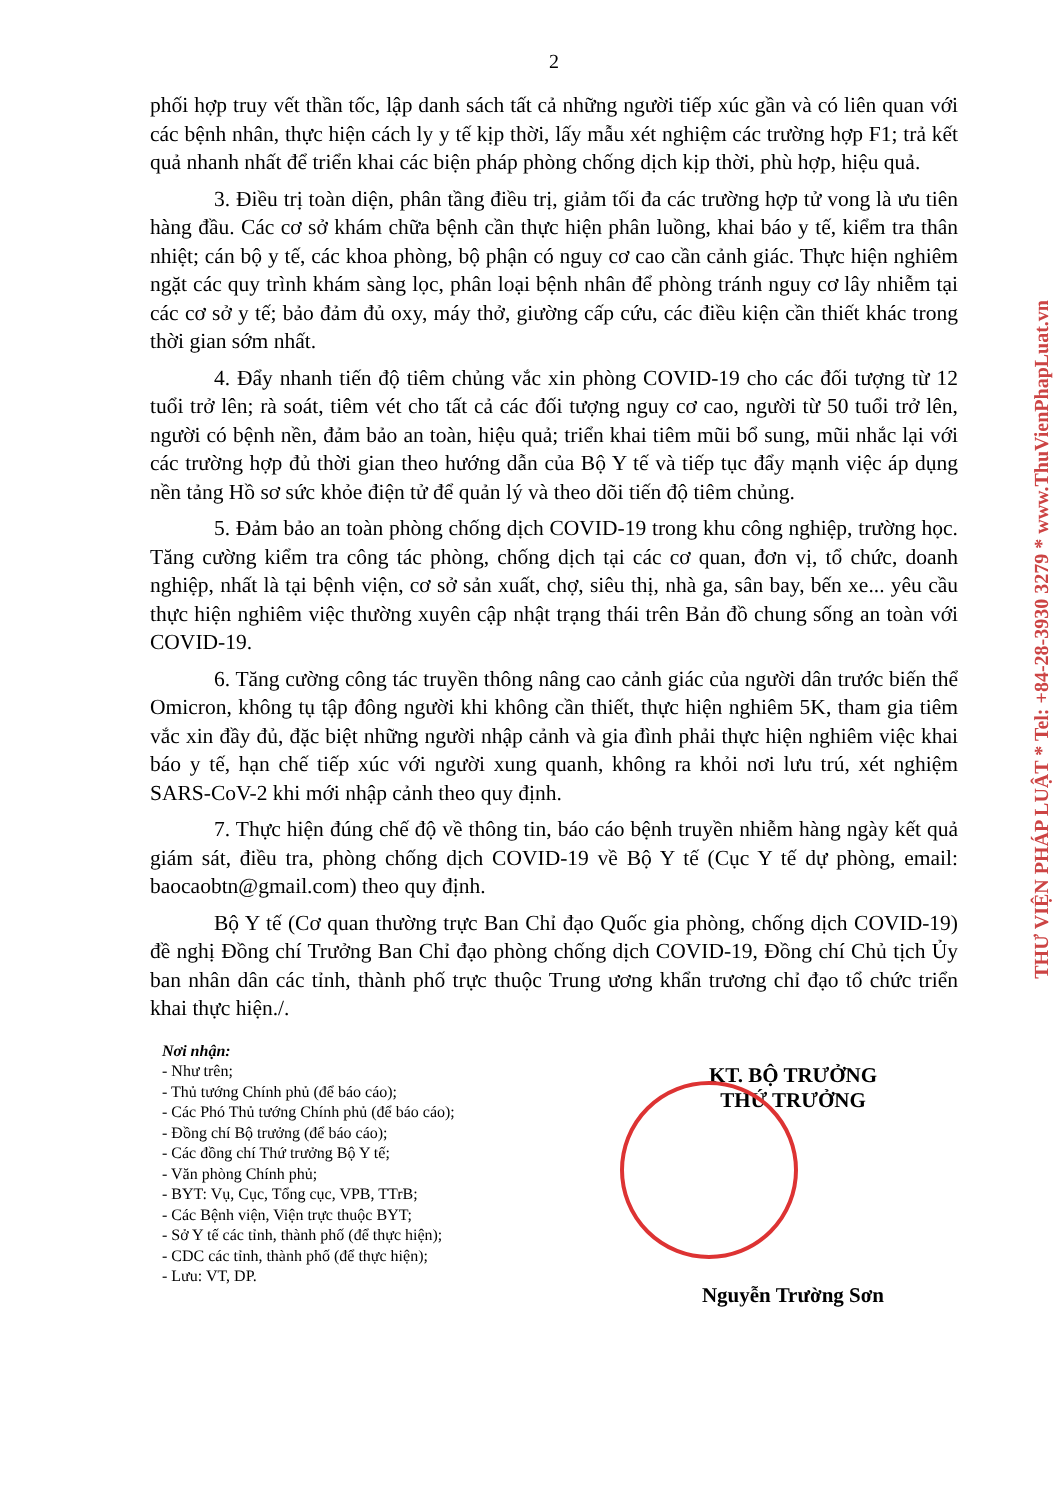2
phối hợp truy vết thần tốc, lập danh sách tất cả những người tiếp xúc gần và có liên quan với các bệnh nhân, thực hiện cách ly y tế kịp thời, lấy mẫu xét nghiệm các trường hợp F1; trả kết quả nhanh nhất để triển khai các biện pháp phòng chống dịch kịp thời, phù hợp, hiệu quả.
3. Điều trị toàn diện, phân tầng điều trị, giảm tối đa các trường hợp tử vong là ưu tiên hàng đầu. Các cơ sở khám chữa bệnh cần thực hiện phân luồng, khai báo y tế, kiểm tra thân nhiệt; cán bộ y tế, các khoa phòng, bộ phận có nguy cơ cao cần cảnh giác. Thực hiện nghiêm ngặt các quy trình khám sàng lọc, phân loại bệnh nhân để phòng tránh nguy cơ lây nhiễm tại các cơ sở y tế; bảo đảm đủ oxy, máy thở, giường cấp cứu, các điều kiện cần thiết khác trong thời gian sớm nhất.
4. Đẩy nhanh tiến độ tiêm chủng vắc xin phòng COVID-19 cho các đối tượng từ 12 tuổi trở lên; rà soát, tiêm vét cho tất cả các đối tượng nguy cơ cao, người từ 50 tuổi trở lên, người có bệnh nền, đảm bảo an toàn, hiệu quả; triển khai tiêm mũi bổ sung, mũi nhắc lại với các trường hợp đủ thời gian theo hướng dẫn của Bộ Y tế và tiếp tục đẩy mạnh việc áp dụng nền tảng Hồ sơ sức khỏe điện tử để quản lý và theo dõi tiến độ tiêm chủng.
5. Đảm bảo an toàn phòng chống dịch COVID-19 trong khu công nghiệp, trường học. Tăng cường kiểm tra công tác phòng, chống dịch tại các cơ quan, đơn vị, tổ chức, doanh nghiệp, nhất là tại bệnh viện, cơ sở sản xuất, chợ, siêu thị, nhà ga, sân bay, bến xe... yêu cầu thực hiện nghiêm việc thường xuyên cập nhật trạng thái trên Bản đồ chung sống an toàn với COVID-19.
6. Tăng cường công tác truyền thông nâng cao cảnh giác của người dân trước biến thể Omicron, không tụ tập đông người khi không cần thiết, thực hiện nghiêm 5K, tham gia tiêm vắc xin đầy đủ, đặc biệt những người nhập cảnh và gia đình phải thực hiện nghiêm việc khai báo y tế, hạn chế tiếp xúc với người xung quanh, không ra khỏi nơi lưu trú, xét nghiệm SARS-CoV-2 khi mới nhập cảnh theo quy định.
7. Thực hiện đúng chế độ về thông tin, báo cáo bệnh truyền nhiễm hàng ngày kết quả giám sát, điều tra, phòng chống dịch COVID-19 về Bộ Y tế (Cục Y tế dự phòng, email: baocaobtn@gmail.com) theo quy định.
Bộ Y tế (Cơ quan thường trực Ban Chỉ đạo Quốc gia phòng, chống dịch COVID-19) đề nghị Đồng chí Trưởng Ban Chỉ đạo phòng chống dịch COVID-19, Đồng chí Chủ tịch Ủy ban nhân dân các tỉnh, thành phố trực thuộc Trung ương khẩn trương chỉ đạo tổ chức triển khai thực hiện./.
Nơi nhận:
- Như trên;
- Thủ tướng Chính phủ (để báo cáo);
- Các Phó Thủ tướng Chính phủ (để báo cáo);
- Đồng chí Bộ trưởng (để báo cáo);
- Các đồng chí Thứ trưởng Bộ Y tế;
- Văn phòng Chính phủ;
- BYT: Vụ, Cục, Tổng cục, VPB, TTrB;
- Các Bệnh viện, Viện trực thuộc BYT;
- Sở Y tế các tỉnh, thành phố (để thực hiện);
- CDC các tỉnh, thành phố (để thực hiện);
- Lưu: VT, DP.
KT. BỘ TRƯỞNG
THỨ TRƯỞNG
Nguyễn Trường Sơn
THƯ VIỆN PHÁP LUẬT * Tel: +84-28-3930 3279 * www.ThuVienPhapLuat.vn